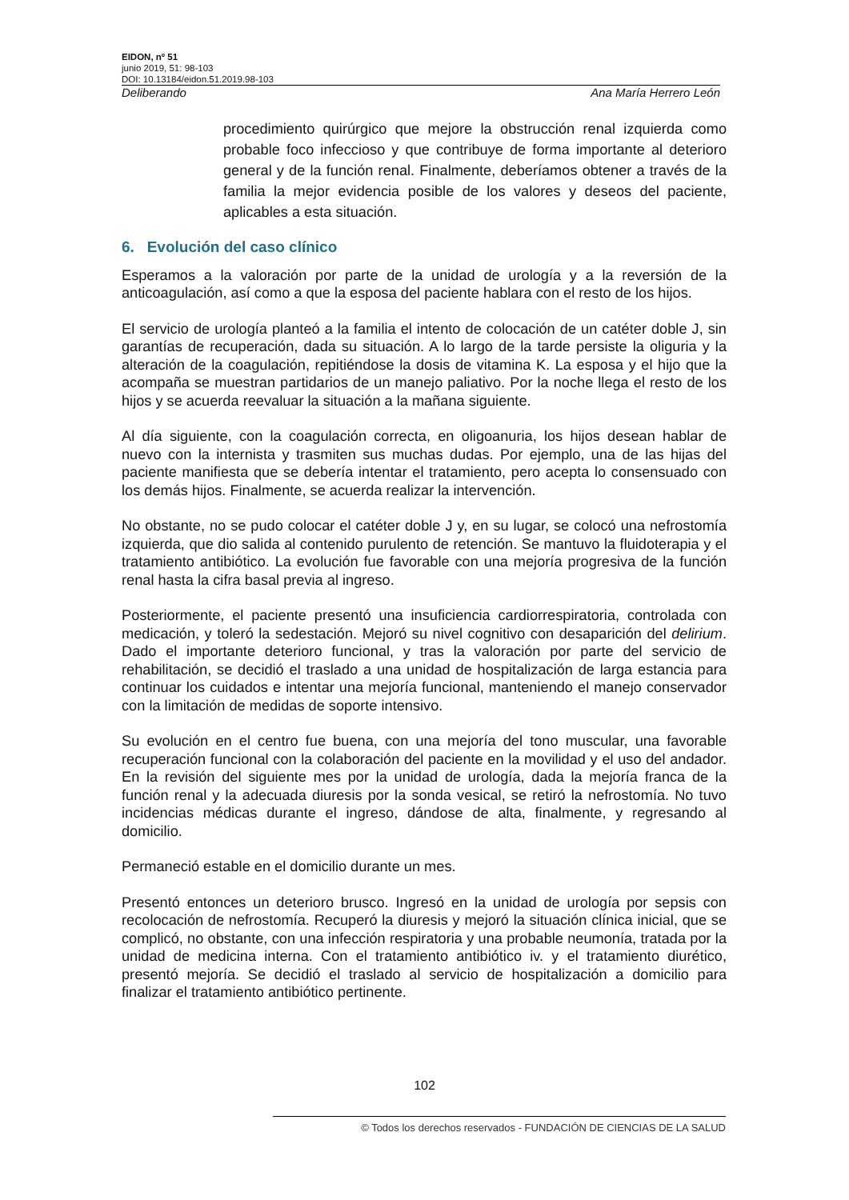EIDON, nº 51
junio 2019, 51: 98-103
DOI: 10.13184/eidon.51.2019.98-103
Deliberando Ana María Herrero León
procedimiento quirúrgico que mejore la obstrucción renal izquierda como probable foco infeccioso y que contribuye de forma importante al deterioro general y de la función renal. Finalmente, deberíamos obtener a través de la familia la mejor evidencia posible de los valores y deseos del paciente, aplicables a esta situación.
6. Evolución del caso clínico
Esperamos a la valoración por parte de la unidad de urología y a la reversión de la anticoagulación, así como a que la esposa del paciente hablara con el resto de los hijos.
El servicio de urología planteó a la familia el intento de colocación de un catéter doble J, sin garantías de recuperación, dada su situación. A lo largo de la tarde persiste la oliguria y la alteración de la coagulación, repitiéndose la dosis de vitamina K. La esposa y el hijo que la acompaña se muestran partidarios de un manejo paliativo. Por la noche llega el resto de los hijos y se acuerda reevaluar la situación a la mañana siguiente.
Al día siguiente, con la coagulación correcta, en oligoanuria, los hijos desean hablar de nuevo con la internista y trasmiten sus muchas dudas. Por ejemplo, una de las hijas del paciente manifiesta que se debería intentar el tratamiento, pero acepta lo consensuado con los demás hijos. Finalmente, se acuerda realizar la intervención.
No obstante, no se pudo colocar el catéter doble J y, en su lugar, se colocó una nefrostomía izquierda, que dio salida al contenido purulento de retención. Se mantuvo la fluidoterapia y el tratamiento antibiótico. La evolución fue favorable con una mejoría progresiva de la función renal hasta la cifra basal previa al ingreso.
Posteriormente, el paciente presentó una insuficiencia cardiorrespiratoria, controlada con medicación, y toleró la sedestación. Mejoró su nivel cognitivo con desaparición del delirium. Dado el importante deterioro funcional, y tras la valoración por parte del servicio de rehabilitación, se decidió el traslado a una unidad de hospitalización de larga estancia para continuar los cuidados e intentar una mejoría funcional, manteniendo el manejo conservador con la limitación de medidas de soporte intensivo.
Su evolución en el centro fue buena, con una mejoría del tono muscular, una favorable recuperación funcional con la colaboración del paciente en la movilidad y el uso del andador. En la revisión del siguiente mes por la unidad de urología, dada la mejoría franca de la función renal y la adecuada diuresis por la sonda vesical, se retiró la nefrostomía. No tuvo incidencias médicas durante el ingreso, dándose de alta, finalmente, y regresando al domicilio.
Permaneció estable en el domicilio durante un mes.
Presentó entonces un deterioro brusco. Ingresó en la unidad de urología por sepsis con recolocación de nefrostomía. Recuperó la diuresis y mejoró la situación clínica inicial, que se complicó, no obstante, con una infección respiratoria y una probable neumonía, tratada por la unidad de medicina interna. Con el tratamiento antibiótico iv. y el tratamiento diurético, presentó mejoría. Se decidió el traslado al servicio de hospitalización a domicilio para finalizar el tratamiento antibiótico pertinente.
102
© Todos los derechos reservados - FUNDACIÓN DE CIENCIAS DE LA SALUD